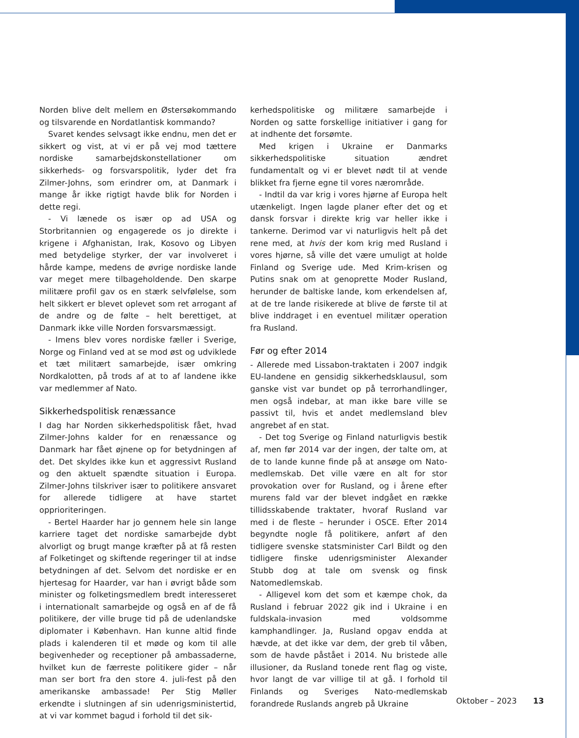Norden blive delt mellem en Østersøkommando og tilsvarende en Nordatlantisk kommando?
Svaret kendes selvsagt ikke endnu, men det er sikkert og vist, at vi er på vej mod tættere nordiske samarbejdskonstellationer om sikkerheds- og forsvarspolitik, lyder det fra Zilmer-Johns, som erindrer om, at Danmark i mange år ikke rigtigt havde blik for Norden i dette regi.
- Vi lænede os især op ad USA og Storbritannien og engagerede os jo direkte i krigene i Afghanistan, Irak, Kosovo og Libyen med betydelige styrker, der var involveret i hårde kampe, medens de øvrige nordiske lande var meget mere tilbageholdende. Den skarpe militære profil gav os en stærk selvfølelse, som helt sikkert er blevet oplevet som ret arrogant af de andre og de følte – helt berettiget, at Danmark ikke ville Norden forsvarsmæssigt.
- Imens blev vores nordiske fæller i Sverige, Norge og Finland ved at se mod øst og udviklede et tæt militært samarbejde, især omkring Nordkalotten, på trods af at to af landene ikke var medlemmer af Nato.
Sikkerhedspolitisk renæssance
I dag har Norden sikkerhedspolitisk fået, hvad Zilmer-Johns kalder for en renæssance og Danmark har fået øjnene op for betydningen af det. Det skyldes ikke kun et aggressivt Rusland og den aktuelt spændte situation i Europa. Zilmer-Johns tilskriver især to politikere ansvaret for allerede tidligere at have startet opprioriteringen.
- Bertel Haarder har jo gennem hele sin lange karriere taget det nordiske samarbejde dybt alvorligt og brugt mange kræfter på at få resten af Folketinget og skiftende regeringer til at indse betydningen af det. Selvom det nordiske er en hjertesag for Haarder, var han i øvrigt både som minister og folketingsmedlem bredt interesseret i internationalt samarbejde og også en af de få politikere, der ville bruge tid på de udenlandske diplomater i København. Han kunne altid finde plads i kalenderen til et møde og kom til alle begivenheder og receptioner på ambassaderne, hvilket kun de færreste politikere gider – når man ser bort fra den store 4. juli-fest på den amerikanske ambassade! Per Stig Møller erkendte i slutningen af sin udenrigsministertid, at vi var kommet bagud i forhold til det sik-
kerhedspolitiske og militære samarbejde i Norden og satte forskellige initiativer i gang for at indhente det forsømte.
Med krigen i Ukraine er Danmarks sikkerhedspolitiske situation ændret fundamentalt og vi er blevet nødt til at vende blikket fra fjerne egne til vores nærområde.
- Indtil da var krig i vores hjørne af Europa helt utænkeligt. Ingen lagde planer efter det og et dansk forsvar i direkte krig var heller ikke i tankerne. Derimod var vi naturligvis helt på det rene med, at hvis der kom krig med Rusland i vores hjørne, så ville det være umuligt at holde Finland og Sverige ude. Med Krim-krisen og Putins snak om at genoprette Moder Rusland, herunder de baltiske lande, kom erkendelsen af, at de tre lande risikerede at blive de første til at blive inddraget i en eventuel militær operation fra Rusland.
Før og efter 2014
- Allerede med Lissabon-traktaten i 2007 indgik EU-landene en gensidig sikkerhedsklausul, som ganske vist var bundet op på terrorhandlinger, men også indebar, at man ikke bare ville se passivt til, hvis et andet medlemsland blev angrebet af en stat.
- Det tog Sverige og Finland naturligvis bestik af, men før 2014 var der ingen, der talte om, at de to lande kunne finde på at ansøge om Nato-medlemskab. Det ville være en alt for stor provokation over for Rusland, og i årene efter murens fald var der blevet indgået en række tillidsskabende traktater, hvoraf Rusland var med i de fleste – herunder i OSCE. Efter 2014 begyndte nogle få politikere, anført af den tidligere svenske statsminister Carl Bildt og den tidligere finske udenrigsminister Alexander Stubb dog at tale om svensk og finsk Natomedlemskab.
- Alligevel kom det som et kæmpe chok, da Rusland i februar 2022 gik ind i Ukraine i en fuldskala-invasion med voldsomme kamphandlinger. Ja, Rusland opgav endda at hævde, at det ikke var dem, der greb til våben, som de havde påstået i 2014. Nu bristede alle illusioner, da Rusland tonede rent flag og viste, hvor langt de var villige til at gå. I forhold til Finlands og Sveriges Nato-medlemskab forandrede Ruslands angreb på Ukraine
Oktober – 2023 13